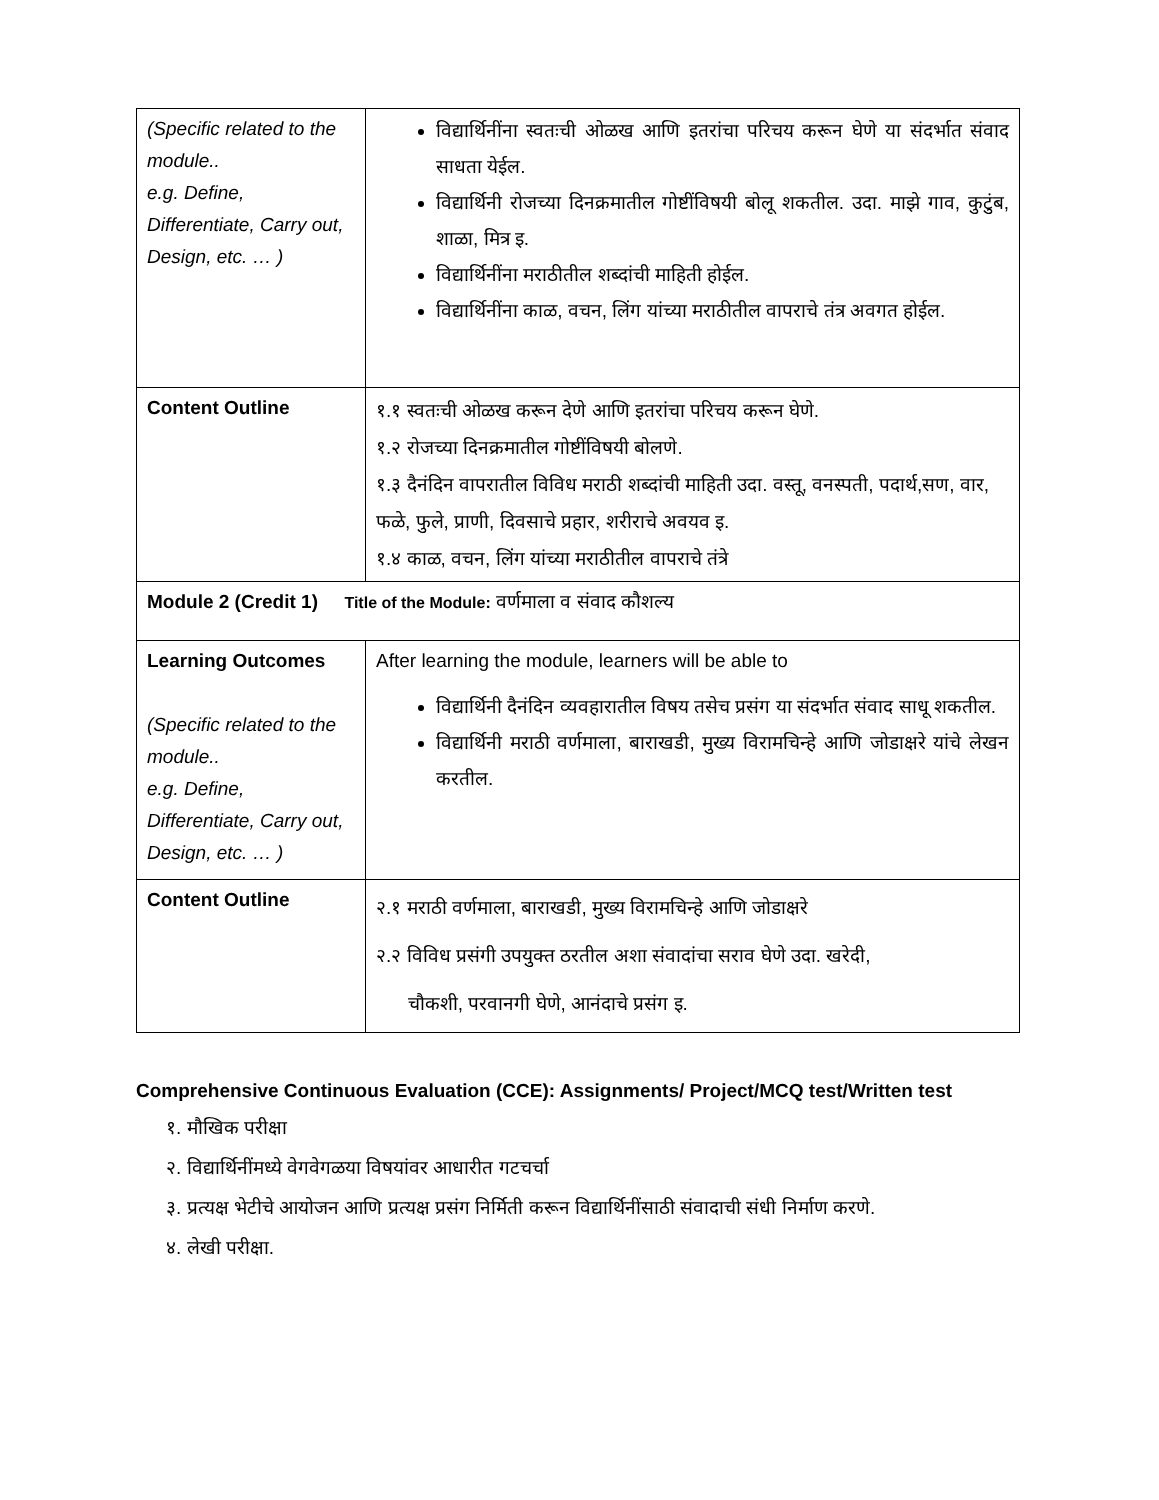| (Specific related to the module.. e.g. Define, Differentiate, Carry out, Design, etc. … ) | विद्यार्थिनींना स्वतःची ओळख आणि इतरांचा परिचय करून घेणे या संदर्भात संवाद साधता येईल. विद्यार्थिनी रोजच्या दिनक्रमातील गोष्टींविषयी बोलू शकतील. उदा. माझे गाव, कुटुंब, शाळा, मित्र इ. विद्यार्थिनींना मराठीतील शब्दांची माहिती होईल. विद्यार्थिनींना काळ, वचन, लिंग यांच्या मराठीतील वापराचे तंत्र अवगत होईल. |
| Content Outline | १.१ स्वतःची ओळख करून देणे आणि इतरांचा परिचय करून घेणे. १.२ रोजच्या दिनक्रमातील गोष्टींविषयी बोलणे. १.३ दैनंदिन वापरातील विविध मराठी शब्दांची माहिती उदा. वस्तू, वनस्पती, पदार्थ,सण, वार, फळे, फुले, प्राणी, दिवसाचे प्रहार, शरीराचे अवयव इ. १.४ काळ, वचन, लिंग यांच्या मराठीतील वापराचे तंत्रे |
| Module 2 (Credit 1) Title of the Module: वर्णमाला व संवाद कौशल्य | |
| Learning Outcomes (Specific related to the module.. e.g. Define, Differentiate, Carry out, Design, etc. … ) | After learning the module, learners will be able to विद्यार्थिनी दैनंदिन व्यवहारातील विषय तसेच प्रसंग या संदर्भात संवाद साधू शकतील. विद्यार्थिनी मराठी वर्णमाला, बाराखडी, मुख्य विरामचिन्हे आणि जोडाक्षरे यांचे लेखन करतील. |
| Content Outline | २.१ मराठी वर्णमाला, बाराखडी, मुख्य विरामचिन्हे आणि जोडाक्षरे २.२ विविध प्रसंगी उपयुक्त ठरतील अशा संवादांचा सराव घेणे उदा. खरेदी, चौकशी, परवानगी घेणे, आनंदाचे प्रसंग इ. |
Comprehensive Continuous Evaluation (CCE): Assignments/ Project/MCQ test/Written test
१. मौखिक परीक्षा
२. विद्यार्थिनींमध्ये वेगवेगळया विषयांवर आधारीत गटचर्चा
३. प्रत्यक्ष भेटीचे आयोजन आणि प्रत्यक्ष प्रसंग निर्मिती करून विद्यार्थिनींसाठी संवादाची संधी निर्माण करणे.
४. लेखी परीक्षा.